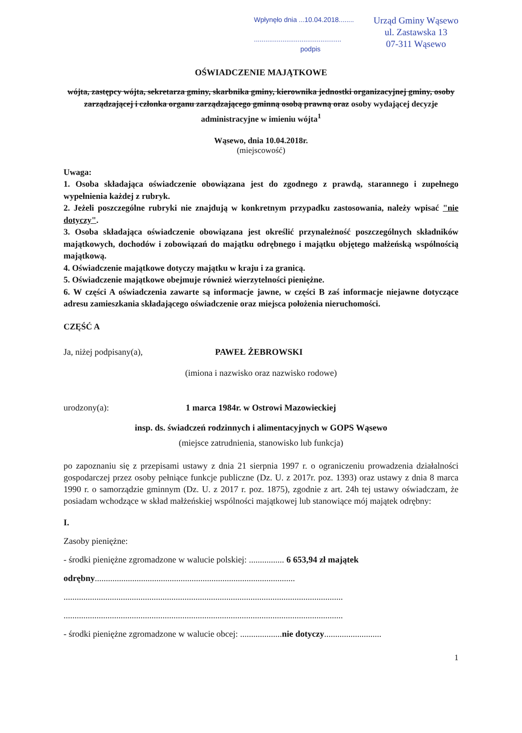Wpłynęło dnia ...10.04.2018........
..............................................
podpis
Urząd Gminy Wąsewo
ul. Zastawska 13
07-311 Wąsewo
OŚWIADCZENIE MAJĄTKOWE
wójta, zastępcy wójta, sekretarza gminy, skarbnika gminy, kierownika jednostki organizacyjnej gminy, osoby zarządzającej i członka organu zarządzającego gminną osobą prawną oraz osoby wydającej decyzje administracyjne w imieniu wójta<sup>1</sup>
Wąsewo, dnia 10.04.2018r.
(miejscowość)
Uwaga:
1. Osoba składająca oświadczenie obowiązana jest do zgodnego z prawdą, starannego i zupełnego wypełnienia każdej z rubryk.
2. Jeżeli poszczególne rubryki nie znajdują w konkretnym przypadku zastosowania, należy wpisać "nie dotyczy".
3. Osoba składająca oświadczenie obowiązana jest określić przynależność poszczególnych składników majątkowych, dochodów i zobowiązań do majątku odrębnego i majątku objętego małżeńską wspólnością majątkową.
4. Oświadczenie majątkowe dotyczy majątku w kraju i za granicą.
5. Oświadczenie majątkowe obejmuje również wierzytelności pieniężne.
6. W części A oświadczenia zawarte są informacje jawne, w części B zaś informacje niejawne dotyczące adresu zamieszkania składającego oświadczenie oraz miejsca położenia nieruchomości.
CZĘŚĆ A
Ja, niżej podpisany(a), PAWEŁ ŻEBROWSKI
(imiona i nazwisko oraz nazwisko rodowe)
urodzony(a): 1 marca 1984r. w Ostrowi Mazowieckiej
insp. ds. świadczeń rodzinnych i alimentacyjnych w GOPS Wąsewo
(miejsce zatrudnienia, stanowisko lub funkcja)
po zapoznaniu się z przepisami ustawy z dnia 21 sierpnia 1997 r. o ograniczeniu prowadzenia działalności gospodarczej przez osoby pełniące funkcje publiczne (Dz. U. z 2017r. poz. 1393) oraz ustawy z dnia 8 marca 1990 r. o samorządzie gminnym (Dz. U. z 2017 r. poz. 1875), zgodnie z art. 24h tej ustawy oświadczam, że posiadam wchodzące w skład małżeńskiej wspólności majątkowej lub stanowiące mój majątek odrębny:
I.
Zasoby pieniężne:
- środki pieniężne zgromadzone w walucie polskiej: ................ 6 653,94 zł majątek odrębny...........................................................................................
...............................................................................................................................
...............................................................................................................................
- środki pieniężne zgromadzone w walucie obcej: ...................nie dotyczy..........................
1